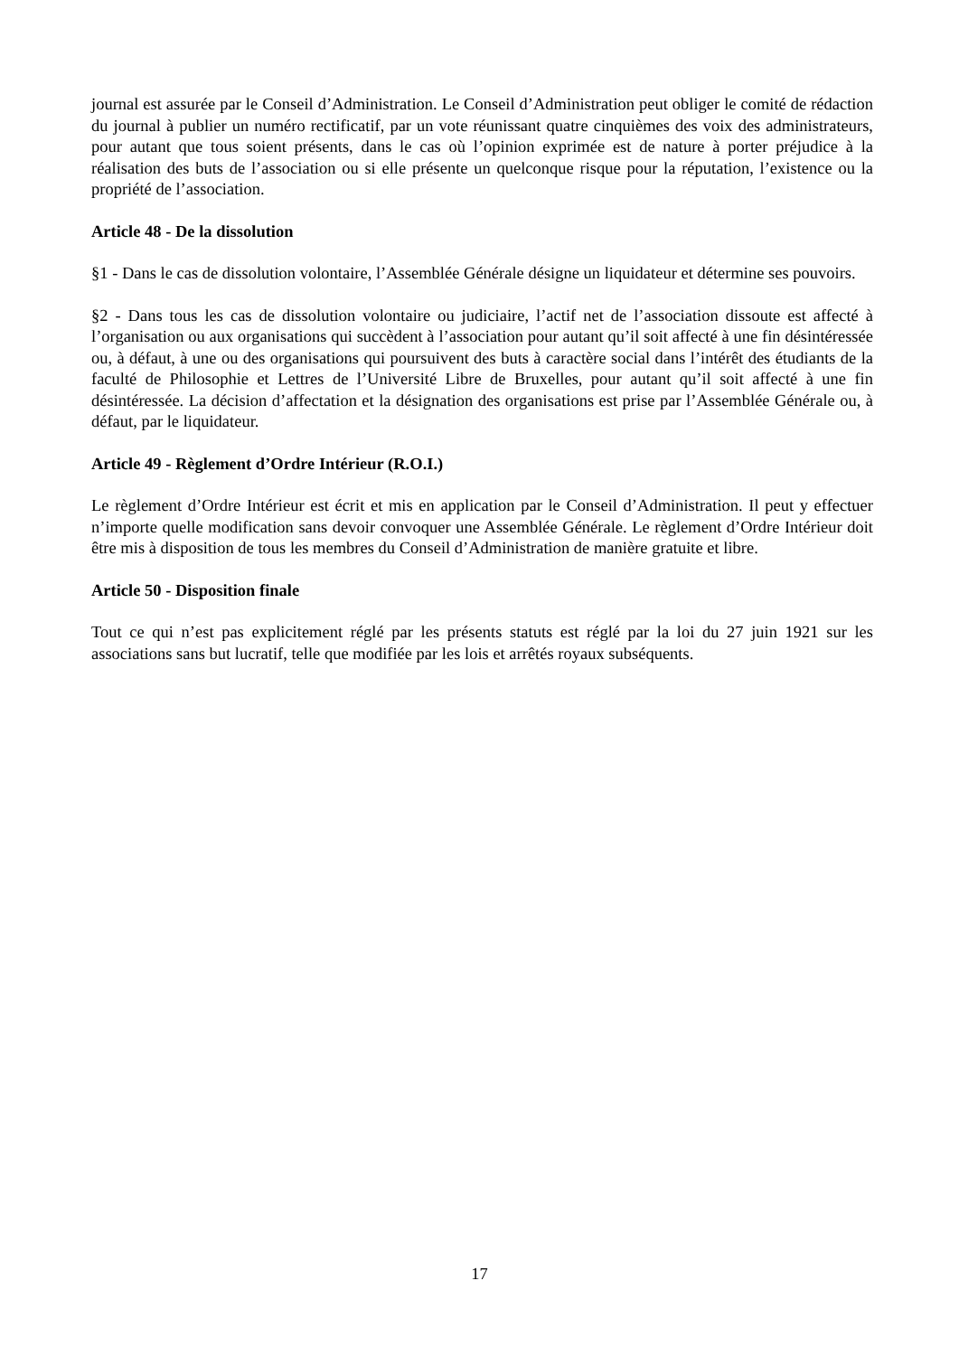journal est assurée par le Conseil d’Administration. Le Conseil d’Administration peut obliger le comité de rédaction du journal à publier un numéro rectificatif, par un vote réunissant quatre cinquièmes des voix des administrateurs, pour autant que tous soient présents, dans le cas où l’opinion exprimée est de nature à porter préjudice à la réalisation des buts de l’association ou si elle présente un quelconque risque pour la réputation, l’existence ou la propriété de l’association.
Article 48 - De la dissolution
§1 - Dans le cas de dissolution volontaire, l’Assemblée Générale désigne un liquidateur et détermine ses pouvoirs.
§2 - Dans tous les cas de dissolution volontaire ou judiciaire, l’actif net de l’association dissoute est affecté à l’organisation ou aux organisations qui succèdent à l’association pour autant qu’il soit affecté à une fin désintéressée ou, à défaut, à une ou des organisations qui poursuivent des buts à caractère social dans l’intérêt des étudiants de la faculté de Philosophie et Lettres de l’Université Libre de Bruxelles, pour autant qu’il soit affecté à une fin désintéressée. La décision d’affectation et la désignation des organisations est prise par l’Assemblée Générale ou, à défaut, par le liquidateur.
Article 49 - Règlement d’Ordre Intérieur (R.O.I.)
Le règlement d’Ordre Intérieur est écrit et mis en application par le Conseil d’Administration. Il peut y effectuer n’importe quelle modification sans devoir convoquer une Assemblée Générale. Le règlement d’Ordre Intérieur doit être mis à disposition de tous les membres du Conseil d’Administration de manière gratuite et libre.
Article 50 - Disposition finale
Tout ce qui n’est pas explicitement réglé par les présents statuts est réglé par la loi du 27 juin 1921 sur les associations sans but lucratif, telle que modifiée par les lois et arrêtés royaux subséquents.
17